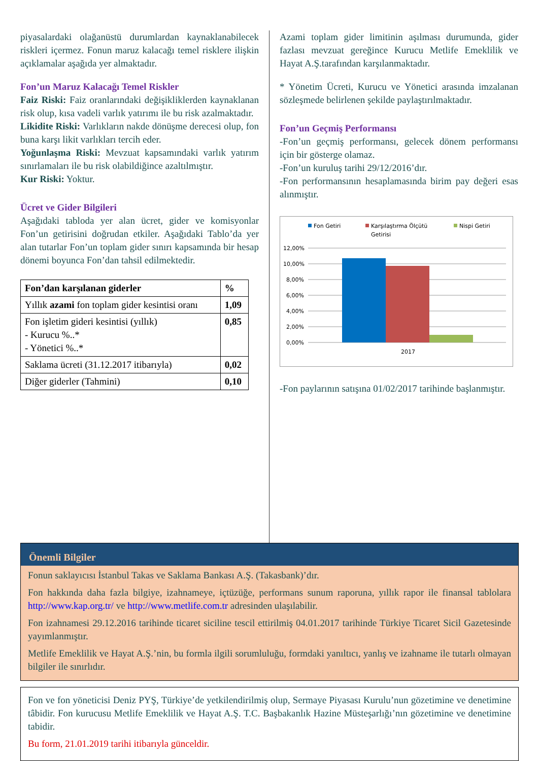piyasalardaki olağanüstü durumlardan kaynaklanabilecek riskleri içermez. Fonun maruz kalacağı temel risklere ilişkin açıklamalar aşağıda yer almaktadır.
Fon’un Maruz Kalacağı Temel Riskler
Faiz Riski: Faiz oranlarındaki değişikliklerden kaynaklanan risk olup, kısa vadeli varlık yatırımı ile bu risk azalmaktadır.
Likidite Riski: Varlıkların nakde dönüşme derecesi olup, fon buna karşı likit varlıkları tercih eder.
Yoğunlaşma Riski: Mevzuat kapsamındaki varlık yatırım sınırlamaları ile bu risk olabildiğince azaltılmıştır.
Kur Riski: Yoktur.
Ücret ve Gider Bilgileri
Aşağıdaki tabloda yer alan ücret, gider ve komisyonlar Fon’un getirisini doğrudan etkiler. Aşağıdaki Tablo’da yer alan tutarlar Fon’un toplam gider sınırı kapsamında bir hesap dönemi boyunca Fon’dan tahsil edilmektedir.
| Fon’dan karşılanan giderler | % |
| --- | --- |
| Yıllık azami fon toplam gider kesintisi oranı | 1,09 |
| Fon işletim gideri kesintisi (yıllık) - Kurucu %..* - Yönetici %..* | 0,85 |
| Saklama ücreti (31.12.2017 itibarıyla) | 0,02 |
| Diğer giderler (Tahmini) | 0,10 |
Azami toplam gider limitinin aşılması durumunda, gider fazlası mevzuat gereğince Kurucu Metlife Emeklilik ve Hayat A.Ş.tarafından karşılanmaktadır.
* Yönetim Ücreti, Kurucu ve Yönetici arasında imzalanan sözleşmede belirlenen şekilde paylaştırılmaktadır.
Fon’un Geçmiş Performansı
-Fon’un geçmiş performansı, gelecek dönem performansı için bir gösterge olamaz.
-Fon’un kuruluş tarihi 29/12/2016’dır.
-Fon performansının hesaplamasında birim pay değeri esas alınmıştır.
Fon Getiri
Karşılaştırma Ölçütü
Getirisi
Nispi Getiri
12,00%
10,00%
8,00%
6,00%
4,00%
2,00%
0,00%
2017
-Fon paylarının satışına 01/02/2017 tarihinde başlanmıştır.
Önemli Bilgiler
Fonun saklayıcısı İstanbul Takas ve Saklama Bankası A.Ş. (Takasbank)’dır.
Fon hakkında daha fazla bilgiye, izahnameye, içtüzüğe, performans sunum raporuna, yıllık rapor ile finansal tablolara http://www.kap.org.tr/ ve http://www.metlife.com.tr adresinden ulaşılabilir.
Fon izahnamesi 29.12.2016 tarihinde ticaret siciline tescil ettirilmiş 04.01.2017 tarihinde Türkiye Ticaret Sicil Gazetesinde yayımlanmıştır.
Metlife Emeklilik ve Hayat A.Ş.’nin, bu formla ilgili sorumluluğu, formdaki yanıltıcı, yanlış ve izahname ile tutarlı olmayan bilgiler ile sınırlıdır.
Fon ve fon yöneticisi Deniz PYŞ, Türkiye’de yetkilendirilmiş olup, Sermaye Piyasası Kurulu’nun gözetimine ve denetimine tâbidir. Fon kurucusu Metlife Emeklilik ve Hayat A.Ş. T.C. Başbakanlık Hazine Müsteşarlığı’nın gözetimine ve denetimine tabidir.
Bu form, 21.01.2019 tarihi itibarıyla günceldir.